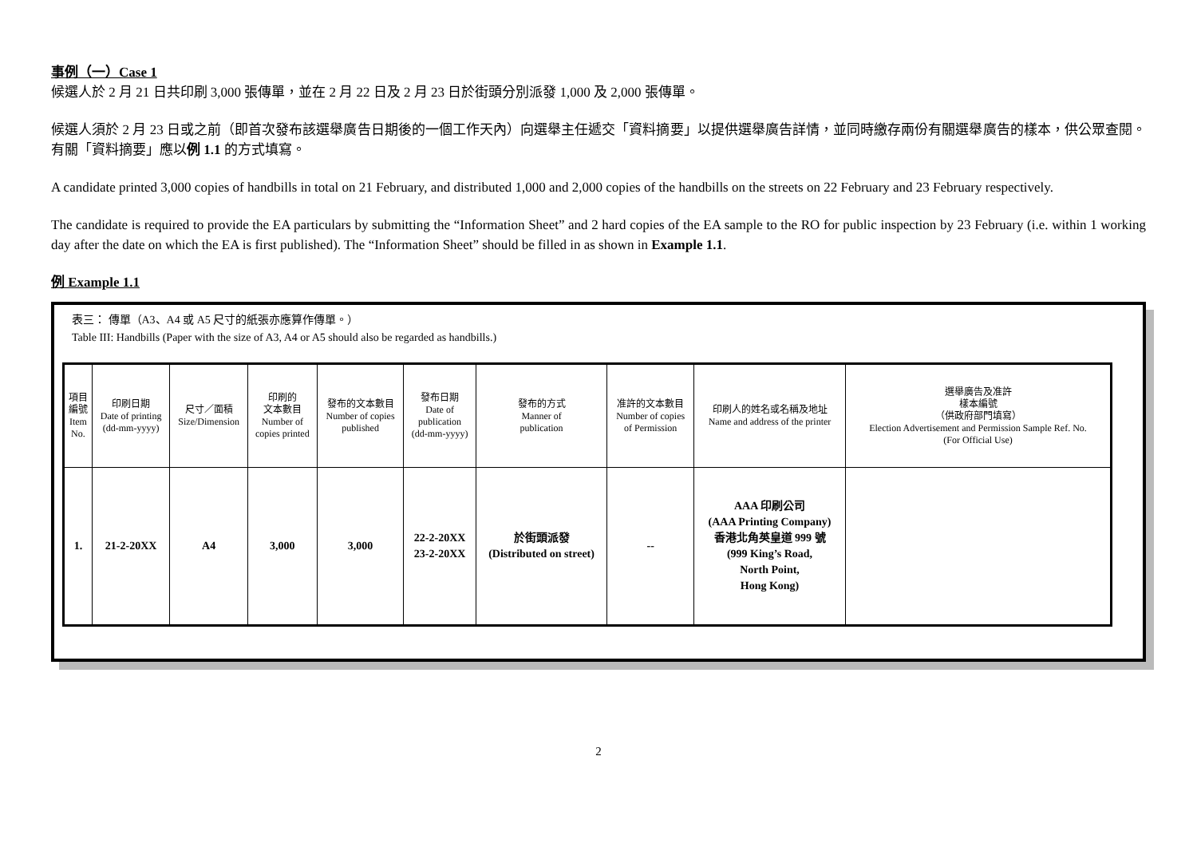事例（一）Case 1
候選人於 2 月 21 日共印刷 3,000 張傳單，並在 2 月 22 日及 2 月 23 日於街頭分別派發 1,000 及 2,000 張傳單。
候選人須於 2 月 23 日或之前（即首次發布該選舉廣告日期後的一個工作天內）向選舉主任遞交「資料摘要」以提供選舉廣告詳情，並同時繳存兩份有關選舉廣告的樣本，供公眾查閱。有關「資料摘要」應以例 1.1 的方式填寫。
A candidate printed 3,000 copies of handbills in total on 21 February, and distributed 1,000 and 2,000 copies of the handbills on the streets on 22 February and 23 February respectively.
The candidate is required to provide the EA particulars by submitting the “Information Sheet” and 2 hard copies of the EA sample to the RO for public inspection by 23 February (i.e. within 1 working day after the date on which the EA is first published). The “Information Sheet” should be filled in as shown in Example 1.1.
例 Example 1.1
表三： 傳單（A3、A4 或 A5 尺寸的紙張亦應算作傳單。）
Table III: Handbills (Paper with the size of A3, A4 or A5 should also be regarded as handbills.)
| 項目 編號 Item No. | 印刷日期 Date of printing (dd-mm-yyyy) | 尺寸／面積 Size/Dimension | 印刷的 文本數目 Number of copies printed | 發布的文本數目 Number of copies published | 發布日期 Date of publication (dd-mm-yyyy) | 發布的方式 Manner of publication | 准許的文本數目 Number of copies of Permission | 印刷人的姓名或名稱及地址 Name and address of the printer | 選舉廣告及准許 樣本編號 （供政府部門填寫） Election Advertisement and Permission Sample Ref. No. (For Official Use) |
| 1. | 21-2-20XX | A4 | 3,000 | 3,000 | 22-2-20XX 23-2-20XX | 於街頭派發 (Distributed on street) | -- | AAA 印刷公司 (AAA Printing Company) 香港北角英皇道 999 號 (999 King’s Road, North Point, Hong Kong) | |
2